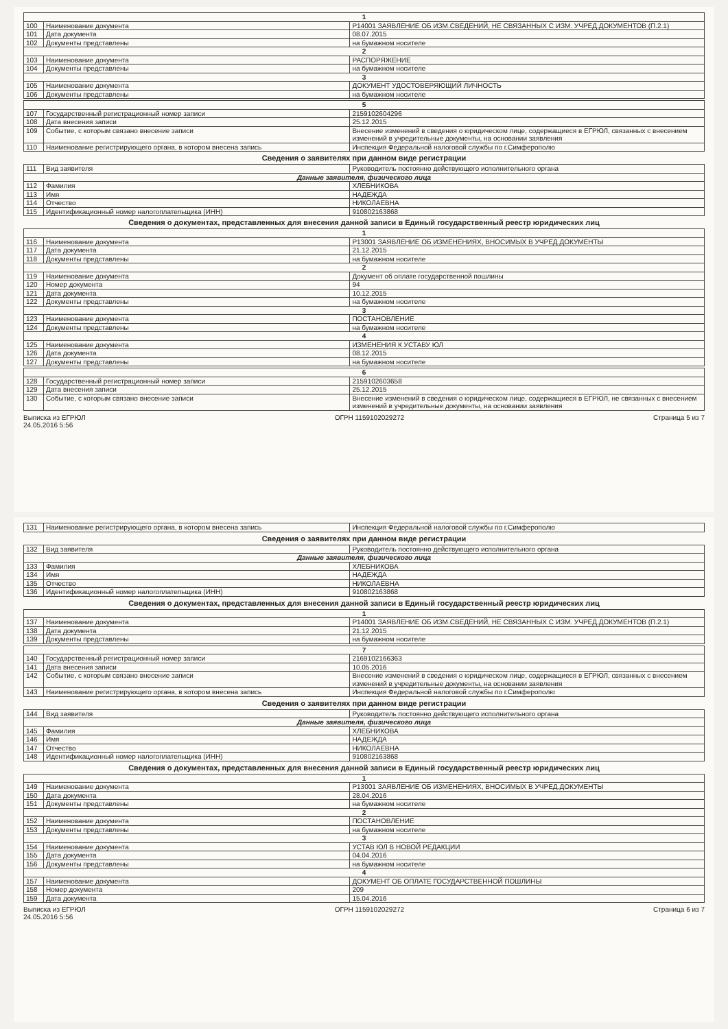| 1 | | |
| 100 | Наименование документа | Р14001 ЗАЯВЛЕНИЕ ОБ ИЗМ.СВЕДЕНИЙ, НЕ СВЯЗАННЫХ С ИЗМ. УЧРЕД.ДОКУМЕНТОВ (П.2.1) |
| 101 | Дата документа | 08.07.2015 |
| 102 | Документы представлены | на бумажном носителе |
| 2 | | |
| 103 | Наименование документа | РАСПОРЯЖЕНИЕ |
| 104 | Документы представлены | на бумажном носителе |
| 3 | | |
| 105 | Наименование документа | ДОКУМЕНТ УДОСТОВЕРЯЮЩИЙ ЛИЧНОСТЬ |
| 106 | Документы представлены | на бумажном носителе |
| 5 | | |
| 107 | Государственный регистрационный номер записи | 2159102604296 |
| 108 | Дата внесения записи | 25.12.2015 |
| 109 | Событие, с которым связано внесение записи | Внесение изменений в сведения о юридическом лице, содержащиеся в ЕГРЮЛ, связанных с внесением изменений в учредительные документы, на основании заявления |
| 110 | Наименование регистрирующего органа, в котором внесена запись | Инспекция Федеральной налоговой службы по г.Симферополю |
Сведения о заявителях при данном виде регистрации
| 111 | Вид заявителя | Руководитель постоянно действующего исполнительного органа |
| Данные заявителя, физического лица | | |
| 112 | Фамилия | ХЛЕБНИКОВА |
| 113 | Имя | НАДЕЖДА |
| 114 | Отчество | НИКОЛАЕВНА |
| 115 | Идентификационный номер налогоплательщика (ИНН) | 910802163868 |
Сведения о документах, представленных для внесения данной записи в Единый государственный реестр юридических лиц
| 1 | | |
| 116 | Наименование документа | Р13001 ЗАЯВЛЕНИЕ ОБ ИЗМЕНЕНИЯХ, ВНОСИМЫХ В УЧРЕД.ДОКУМЕНТЫ |
| 117 | Дата документа | 21.12.2015 |
| 118 | Документы представлены | на бумажном носителе |
| 2 | | |
| 119 | Наименование документа | Документ об оплате государственной пошлины |
| 120 | Номер документа | 94 |
| 121 | Дата документа | 10.12.2015 |
| 122 | Документы представлены | на бумажном носителе |
| 3 | | |
| 123 | Наименование документа | ПОСТАНОВЛЕНИЕ |
| 124 | Документы представлены | на бумажном носителе |
| 4 | | |
| 125 | Наименование документа | ИЗМЕНЕНИЯ К УСТАВУ ЮЛ |
| 126 | Дата документа | 08.12.2015 |
| 127 | Документы представлены | на бумажном носителе |
| 6 | | |
| 128 | Государственный регистрационный номер записи | 2159102603658 |
| 129 | Дата внесения записи | 25.12.2015 |
| 130 | Событие, с которым связано внесение записи | Внесение изменений в сведения о юридическом лице, содержащиеся в ЕГРЮЛ, не связанных с внесением изменений в учредительные документы, на основании заявления |
Выписка из ЕГРЮЛ
24.05.2016 5:56 ОГРН 1159102029272 Страница 5 из 7
| 131 | Наименование регистрирующего органа, в котором внесена запись | Инспекция Федеральной налоговой службы по г.Симферополю |
Сведения о заявителях при данном виде регистрации
| 132 | Вид заявителя | Руководитель постоянно действующего исполнительного органа |
| Данные заявителя, физического лица | | |
| 133 | Фамилия | ХЛЕБНИКОВА |
| 134 | Имя | НАДЕЖДА |
| 135 | Отчество | НИКОЛАЕВНА |
| 136 | Идентификационный номер налогоплательщика (ИНН) | 910802163868 |
Сведения о документах, представленных для внесения данной записи в Единый государственный реестр юридических лиц
| 1 | | |
| 137 | Наименование документа | Р14001 ЗАЯВЛЕНИЕ ОБ ИЗМ.СВЕДЕНИЙ, НЕ СВЯЗАННЫХ С ИЗМ. УЧРЕД.ДОКУМЕНТОВ (П.2.1) |
| 138 | Дата документа | 21.12.2015 |
| 139 | Документы представлены | на бумажном носителе |
| 7 | | |
| 140 | Государственный регистрационный номер записи | 2169102166363 |
| 141 | Дата внесения записи | 10.05.2016 |
| 142 | Событие, с которым связано внесение записи | Внесение изменений в сведения о юридическом лице, содержащиеся в ЕГРЮЛ, связанных с внесением изменений в учредительные документы, на основании заявления |
| 143 | Наименование регистрирующего органа, в котором внесена запись | Инспекция Федеральной налоговой службы по г.Симферополю |
Сведения о заявителях при данном виде регистрации
| 144 | Вид заявителя | Руководитель постоянно действующего исполнительного органа |
| Данные заявителя, физического лица | | |
| 145 | Фамилия | ХЛЕБНИКОВА |
| 146 | Имя | НАДЕЖДА |
| 147 | Отчество | НИКОЛАЕВНА |
| 148 | Идентификационный номер налогоплательщика (ИНН) | 910802163868 |
Сведения о документах, представленных для внесения данной записи в Единый государственный реестр юридических лиц
| 1 | | |
| 149 | Наименование документа | Р13001 ЗАЯВЛЕНИЕ ОБ ИЗМЕНЕНИЯХ, ВНОСИМЫХ В УЧРЕД.ДОКУМЕНТЫ |
| 150 | Дата документа | 28.04.2016 |
| 151 | Документы представлены | на бумажном носителе |
| 2 | | |
| 152 | Наименование документа | ПОСТАНОВЛЕНИЕ |
| 153 | Документы представлены | на бумажном носителе |
| 3 | | |
| 154 | Наименование документа | УСТАВ ЮЛ В НОВОЙ РЕДАКЦИИ |
| 155 | Дата документа | 04.04.2016 |
| 156 | Документы представлены | на бумажном носителе |
| 4 | | |
| 157 | Наименование документа | ДОКУМЕНТ ОБ ОПЛАТЕ ГОСУДАРСТВЕННОЙ ПОШЛИНЫ |
| 158 | Номер документа | 209 |
| 159 | Дата документа | 15.04.2016 |
Выписка из ЕГРЮЛ
24.05.2016 5:56 ОГРН 1159102029272 Страница 6 из 7